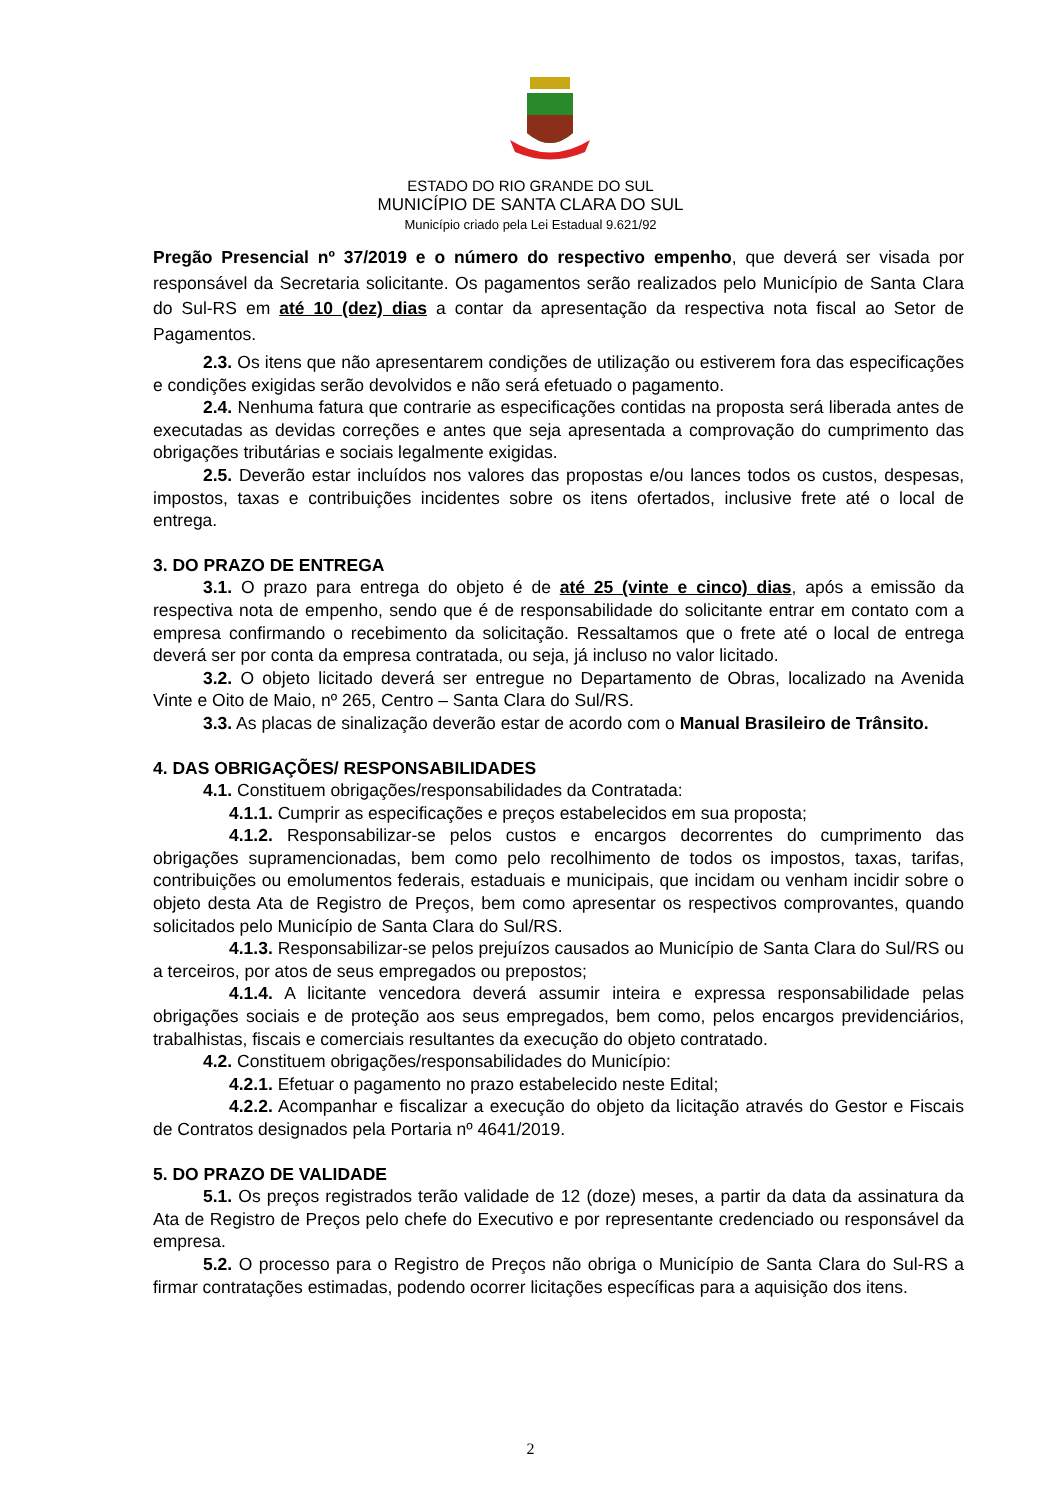ESTADO DO RIO GRANDE DO SUL
MUNICÍPIO DE SANTA CLARA DO SUL
Município criado pela Lei Estadual 9.621/92
Pregão Presencial nº 37/2019 e o número do respectivo empenho, que deverá ser visada por responsável da Secretaria solicitante. Os pagamentos serão realizados pelo Município de Santa Clara do Sul-RS em até 10 (dez) dias a contar da apresentação da respectiva nota fiscal ao Setor de Pagamentos.
2.3. Os itens que não apresentarem condições de utilização ou estiverem fora das especificações e condições exigidas serão devolvidos e não será efetuado o pagamento.
2.4. Nenhuma fatura que contrarie as especificações contidas na proposta será liberada antes de executadas as devidas correções e antes que seja apresentada a comprovação do cumprimento das obrigações tributárias e sociais legalmente exigidas.
2.5. Deverão estar incluídos nos valores das propostas e/ou lances todos os custos, despesas, impostos, taxas e contribuições incidentes sobre os itens ofertados, inclusive frete até o local de entrega.
3. DO PRAZO DE ENTREGA
3.1. O prazo para entrega do objeto é de até 25 (vinte e cinco) dias, após a emissão da respectiva nota de empenho, sendo que é de responsabilidade do solicitante entrar em contato com a empresa confirmando o recebimento da solicitação. Ressaltamos que o frete até o local de entrega deverá ser por conta da empresa contratada, ou seja, já incluso no valor licitado.
3.2. O objeto licitado deverá ser entregue no Departamento de Obras, localizado na Avenida Vinte e Oito de Maio, nº 265, Centro – Santa Clara do Sul/RS.
3.3. As placas de sinalização deverão estar de acordo com o Manual Brasileiro de Trânsito.
4. DAS OBRIGAÇÕES/ RESPONSABILIDADES
4.1. Constituem obrigações/responsabilidades da Contratada:
4.1.1. Cumprir as especificações e preços estabelecidos em sua proposta;
4.1.2. Responsabilizar-se pelos custos e encargos decorrentes do cumprimento das obrigações supramencionadas, bem como pelo recolhimento de todos os impostos, taxas, tarifas, contribuições ou emolumentos federais, estaduais e municipais, que incidam ou venham incidir sobre o objeto desta Ata de Registro de Preços, bem como apresentar os respectivos comprovantes, quando solicitados pelo Município de Santa Clara do Sul/RS.
4.1.3. Responsabilizar-se pelos prejuízos causados ao Município de Santa Clara do Sul/RS ou a terceiros, por atos de seus empregados ou prepostos;
4.1.4. A licitante vencedora deverá assumir inteira e expressa responsabilidade pelas obrigações sociais e de proteção aos seus empregados, bem como, pelos encargos previdenciários, trabalhistas, fiscais e comerciais resultantes da execução do objeto contratado.
4.2. Constituem obrigações/responsabilidades do Município:
4.2.1. Efetuar o pagamento no prazo estabelecido neste Edital;
4.2.2. Acompanhar e fiscalizar a execução do objeto da licitação através do Gestor e Fiscais de Contratos designados pela Portaria nº 4641/2019.
5. DO PRAZO DE VALIDADE
5.1. Os preços registrados terão validade de 12 (doze) meses, a partir da data da assinatura da Ata de Registro de Preços pelo chefe do Executivo e por representante credenciado ou responsável da empresa.
5.2. O processo para o Registro de Preços não obriga o Município de Santa Clara do Sul-RS a firmar contratações estimadas, podendo ocorrer licitações específicas para a aquisição dos itens.
2